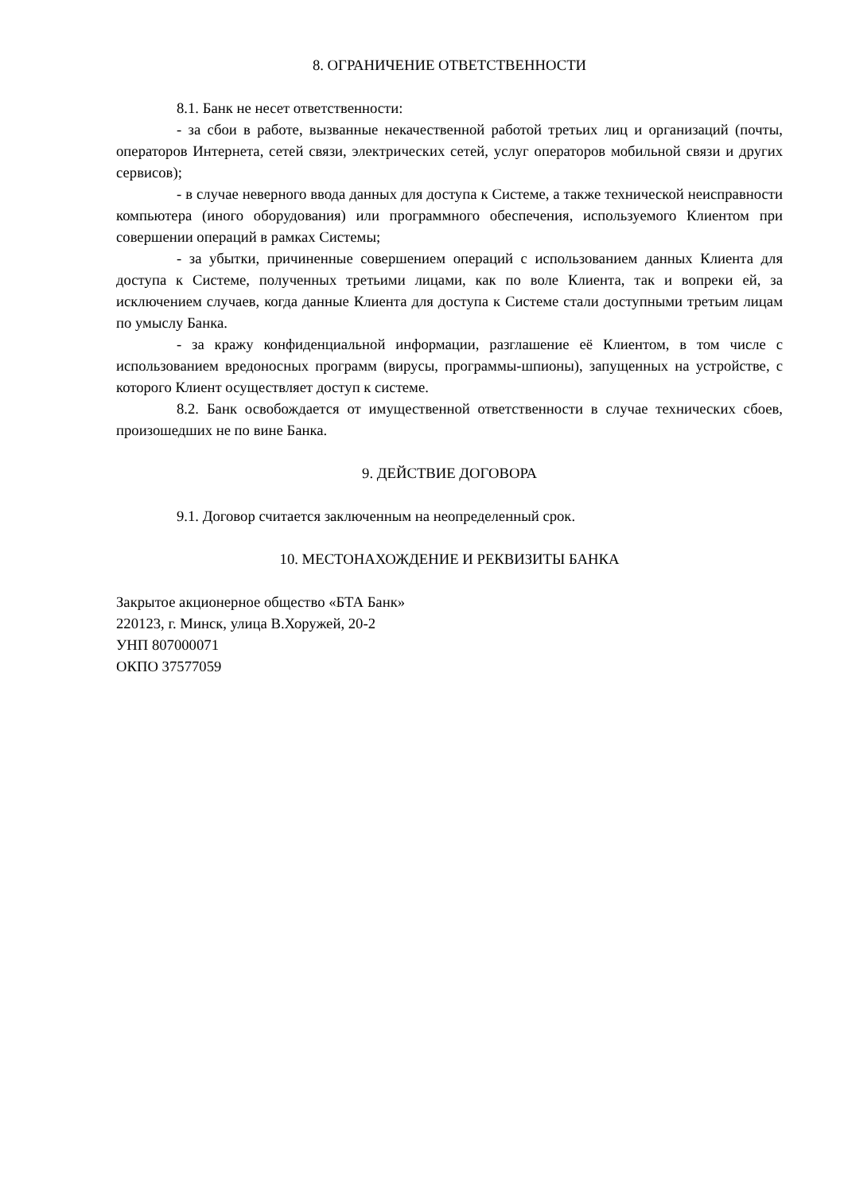8. ОГРАНИЧЕНИЕ ОТВЕТСТВЕННОСТИ
8.1. Банк не несет ответственности:
- за сбои в работе, вызванные некачественной работой третьих лиц и организаций (почты, операторов Интернета, сетей связи, электрических сетей, услуг операторов мобильной связи и других сервисов);
- в случае неверного ввода данных для доступа к Системе, а также технической неисправности компьютера (иного оборудования) или программного обеспечения, используемого Клиентом при совершении операций в рамках Системы;
- за убытки, причиненные совершением операций с использованием данных Клиента для доступа к Системе, полученных третьими лицами, как по воле Клиента, так и вопреки ей, за исключением случаев, когда данные Клиента для доступа к Системе стали доступными третьим лицам по умыслу Банка.
- за кражу конфиденциальной информации, разглашение её Клиентом, в том числе с использованием вредоносных программ (вирусы, программы-шпионы), запущенных на устройстве, с которого Клиент осуществляет доступ к системе.
8.2. Банк освобождается от имущественной ответственности в случае технических сбоев, произошедших не по вине Банка.
9. ДЕЙСТВИЕ ДОГОВОРА
9.1. Договор считается заключенным на неопределенный срок.
10. МЕСТОНАХОЖДЕНИЕ И РЕКВИЗИТЫ БАНКА
Закрытое акционерное общество «БТА Банк»
220123, г. Минск, улица В.Хоружей, 20-2
УНП 807000071
ОКПО 37577059